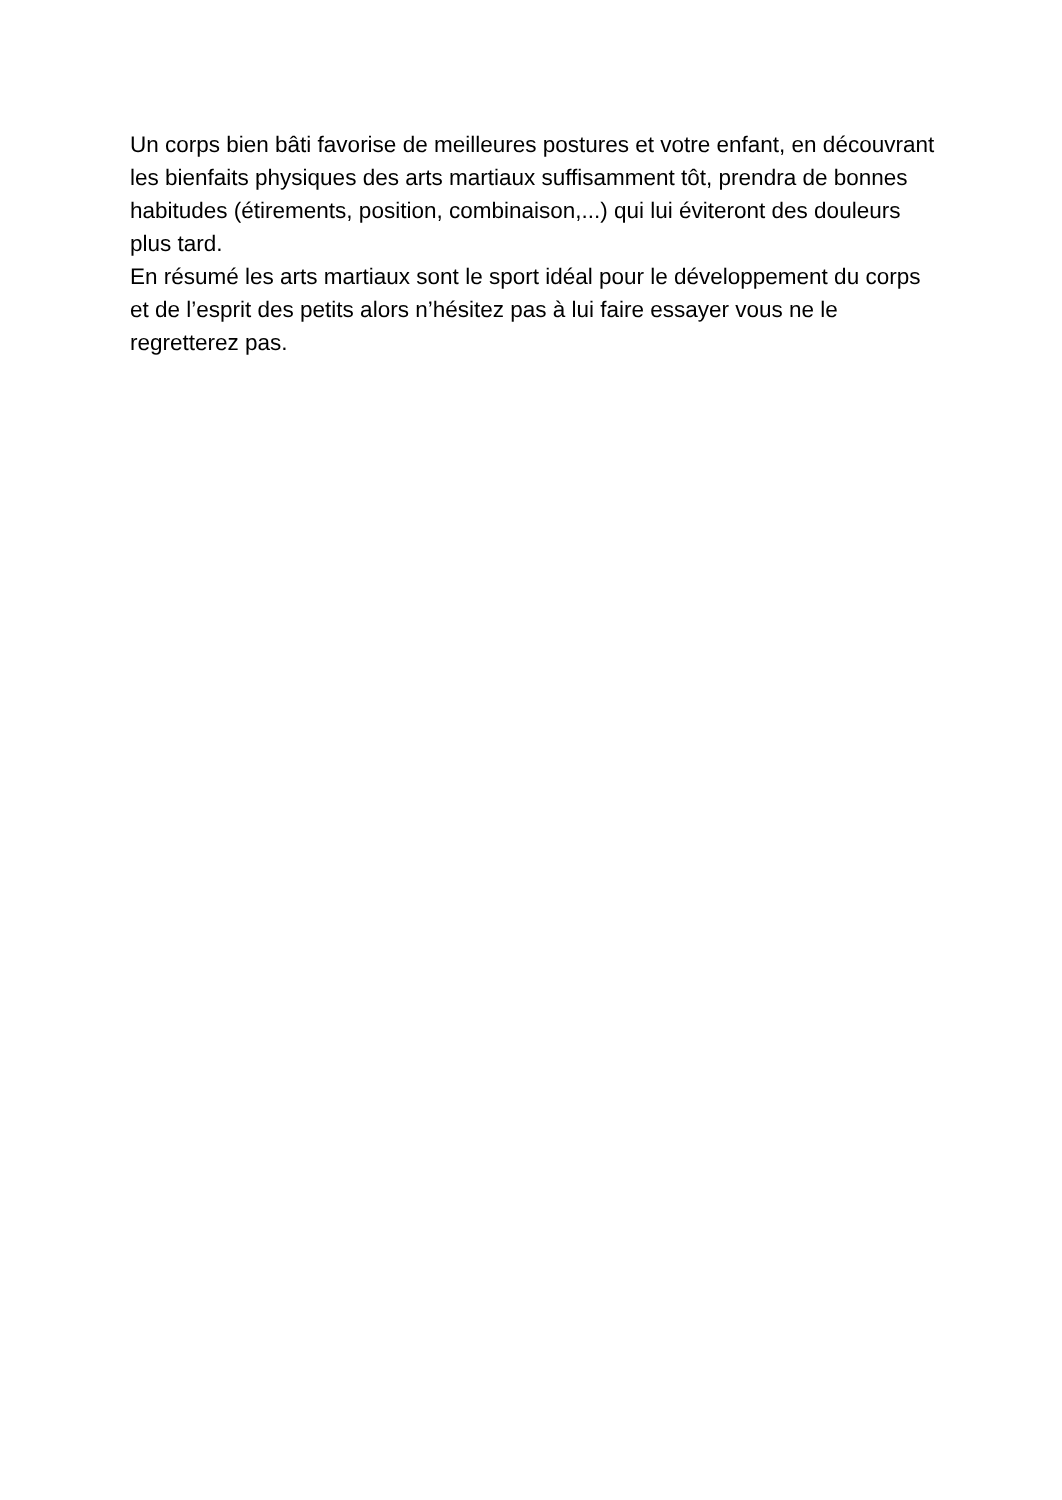Un corps bien bâti favorise de meilleures postures et votre enfant, en découvrant les bienfaits physiques des arts martiaux suffisamment tôt, prendra de bonnes habitudes (étirements, position, combinaison,...) qui lui éviteront des douleurs plus tard.
En résumé les arts martiaux sont le sport idéal pour le développement du corps et de l’esprit des petits alors n’hésitez pas à lui faire essayer vous ne le regretterez pas.